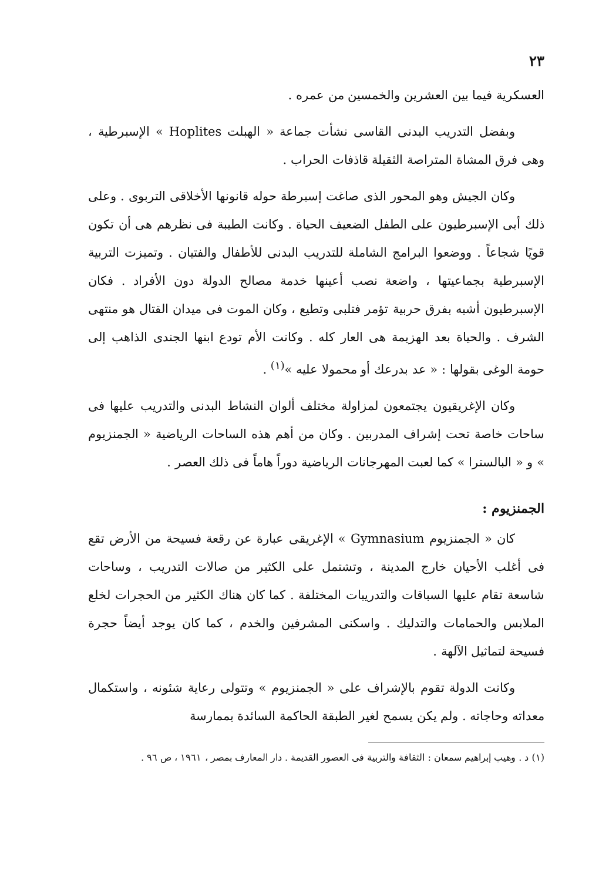٢٣
العسكرية فيما بين العشرين والخمسين من عمره .
وبفضل التدريب البدنى القاسى نشأت جماعة « الهبلت Hoplites » الإسبرطية ، وهى فرق المشاة المتراصة الثقيلة قاذفات الحراب .
وكان الجيش وهو المحور الذى صاغت إسبرطة حوله قانونها الأخلاقى التربوى . وعلى ذلك أبى الإسبرطيون على الطفل الضعيف الحياة . وكانت الطيبة فى نظرهم هى أن تكون قويًا شجاعاً . ووضعوا البرامج الشاملة للتدريب البدنى للأطفال والفتيان . وتميزت التربية الإسبرطية بجماعيتها ، واضعة نصب أعينها خدمة مصالح الدولة دون الأفراد . فكان الإسبرطيون أشبه بفرق حربية تؤمر فتلبى وتطيع ، وكان الموت فى ميدان القتال هو منتهى الشرف . والحياة بعد الهزيمة هى العار كله . وكانت الأم تودع ابنها الجندى الذاهب إلى حومة الوغى بقولها : « عد بدرعك أو محمولا عليه »<sup>(١)</sup> .
وكان الإغريقيون يجتمعون لمزاولة مختلف ألوان النشاط البدنى والتدريب عليها فى ساحات خاصة تحت إشراف المدربين . وكان من أهم هذه الساحات الرياضية « الجمنزيوم » و « البالسترا » كما لعبت المهرجانات الرياضية دوراً هاماً فى ذلك العصر .
الجمنزيوم :
كان « الجمنزيوم Gymnasium » الإغريقى عبارة عن رقعة فسيحة من الأرض تقع فى أغلب الأحيان خارج المدينة ، وتشتمل على الكثير من صالات التدريب ، وساحات شاسعة تقام عليها السباقات والتدريبات المختلفة . كما كان هناك الكثير من الحجرات لخلع الملابس والحمامات والتدليك . واسكنى المشرفين والخدم ، كما كان يوجد أيضاً حجرة فسيحة لتماثيل الآلهة .
وكانت الدولة تقوم بالإشراف على « الجمنزيوم » وتتولى رعاية شئونه ، واستكمال معداته وحاجاته . ولم يكن يسمح لغير الطبقة الحاكمة السائدة بممارسة
(١) د . وهيب إبراهيم سمعان : الثقافة والتربية فى العصور القديمة . دار المعارف بمصر ، ١٩٦١ ، ص ٩٦ .